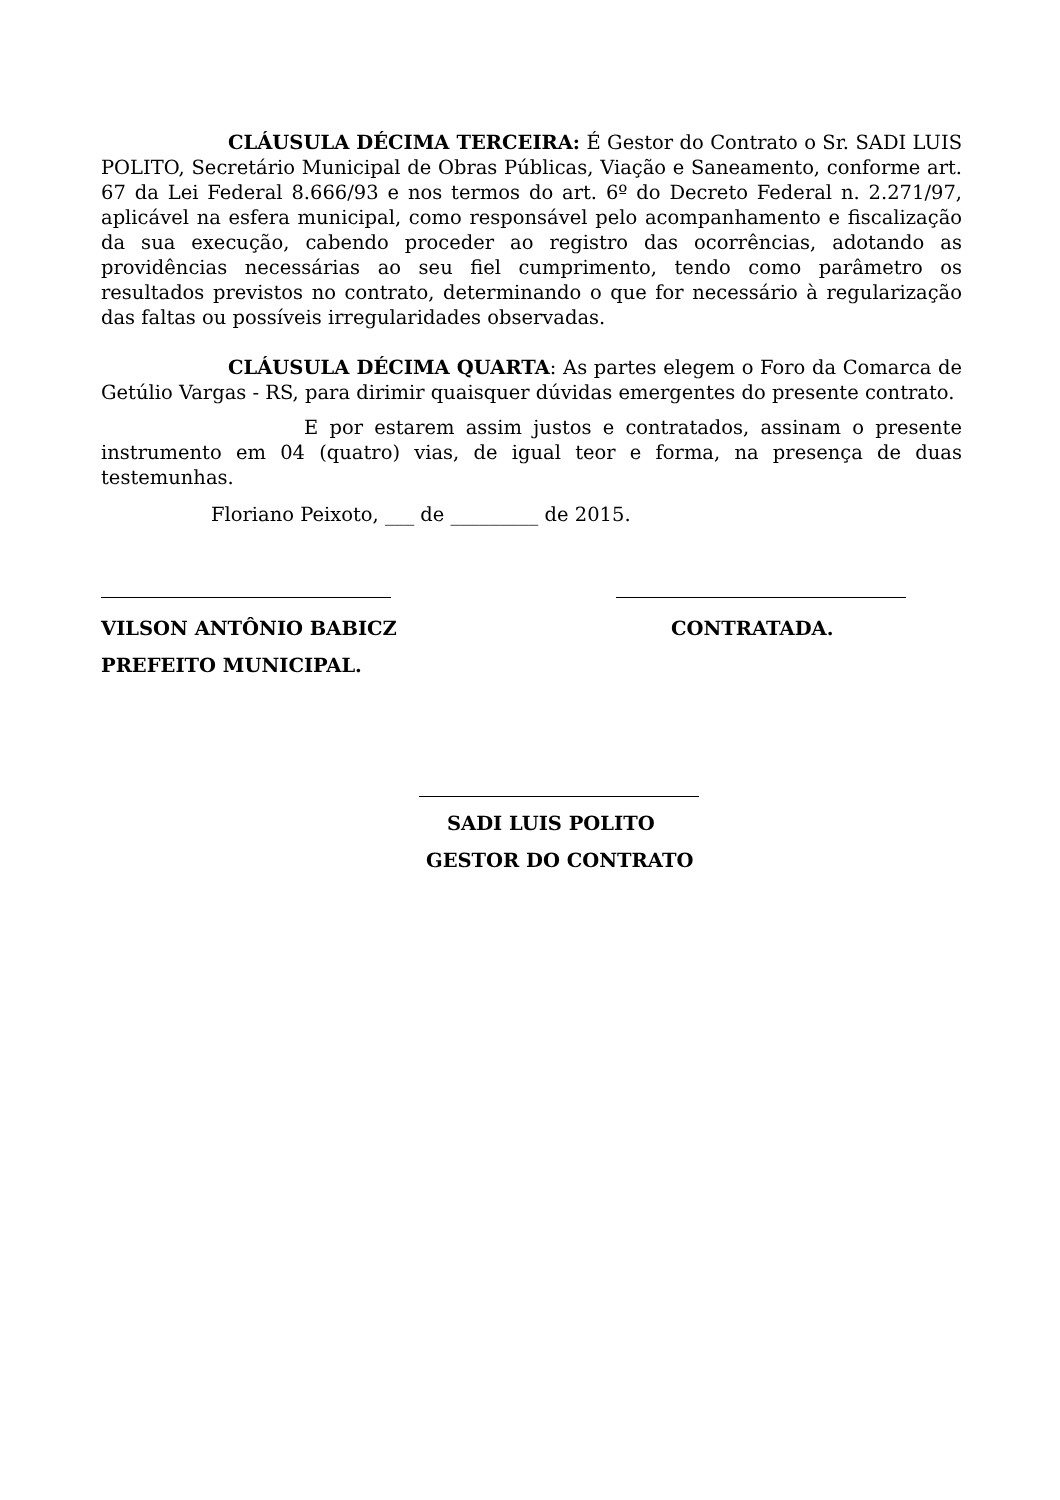CLÁUSULA DÉCIMA TERCEIRA: É Gestor do Contrato o Sr. SADI LUIS POLITO, Secretário Municipal de Obras Públicas, Viação e Saneamento, conforme art. 67 da Lei Federal 8.666/93 e nos termos do art. 6º do Decreto Federal n. 2.271/97, aplicável na esfera municipal, como responsável pelo acompanhamento e fiscalização da sua execução, cabendo proceder ao registro das ocorrências, adotando as providências necessárias ao seu fiel cumprimento, tendo como parâmetro os resultados previstos no contrato, determinando o que for necessário à regularização das faltas ou possíveis irregularidades observadas.
CLÁUSULA DÉCIMA QUARTA: As partes elegem o Foro da Comarca de Getúlio Vargas - RS, para dirimir quaisquer dúvidas emergentes do presente contrato.
E por estarem assim justos e contratados, assinam o presente instrumento em 04 (quatro) vias, de igual teor e forma, na presença de duas testemunhas.
Floriano Peixoto, ___ de _________ de 2015.
VILSON ANTÔNIO BABICZ CONTRATADA.
PREFEITO MUNICIPAL.
SADI LUIS POLITO
GESTOR DO CONTRATO